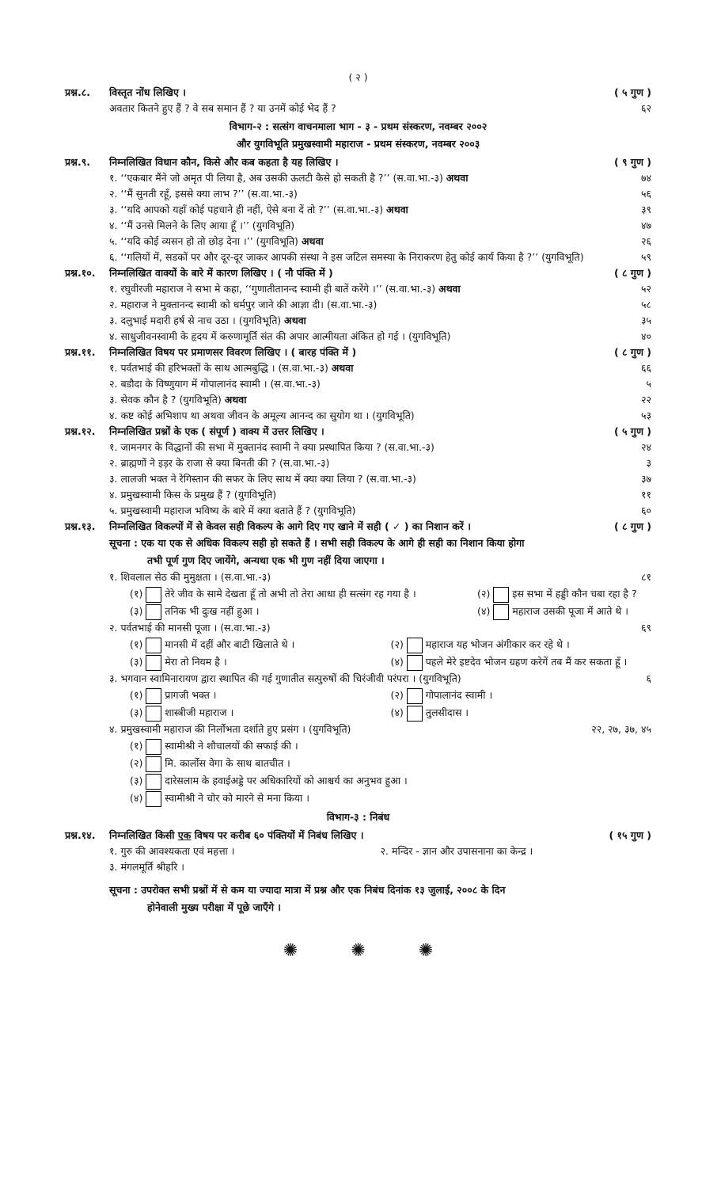( २ )
प्रश्न.८.
विस्तृत नोंध लिखिए । ( ५ गुण )
अवतार कितने हुए हैं ? वे सब समान हैं ? या उनमें कोई भेद हैं ?
६२
विभाग-२ : सत्संग वाचनमाला भाग - ३ - प्रथम संस्करण, नवम्बर २००२
और युगविभूति प्रमुखस्वामी महाराज - प्रथम संस्करण, नवम्बर २००३
प्रश्न.९.
निम्नलिखित विधान कौन, किसे और कब कहता है यह लिखिए ।
( ९ गुण )
१. ‘‘एकबार मैंने जो अमृत पी लिया है, अब उसकी ऊलटी कैसे हो सकती है ?’’ (स.वा.भा.-३) अथवा
७४
२. ‘‘मैं सुनती रहूँ, इससे क्या लाभ ?’’ (स.वा.भा.-३)
५६
३. ‘‘यदि आपको यहाँ कोई पहचाने ही नहीं, ऐसे बना दें तो ?’’ (स.वा.भा.-३) अथवा
३९
४. ‘‘मैं उनसे मिलने के लिए आया हूँ ।’’ (युगविभूति)
४७
५. ‘‘यदि कोई व्यसन हो तो छोड़ देना ।’’ (युगविभूति) अथवा
२६
६. ‘‘गलियों में, सडकों पर और दूर-दूर जाकर आपकी संस्था ने इस जटिल समस्या के निराकरण हेतु कोई कार्य किया है ?’’ (युगविभूति)
५९
प्रश्न.१०.
निम्नलिखित वाक्यों के बारे में कारण लिखिए । ( नौ पंक्ति में )
( ८ गुण )
१. रघुवीरजी महाराज ने सभा मे कहा, ‘‘गुणातीतानन्द स्वामी ही बातें करेंगे ।’’ (स.वा.भा.-३) अथवा
५२
२. महाराज ने मुक्तानन्द स्वामी को धर्मपुर जाने की आज्ञा दी। (स.वा.भा.-३)
५८
३. दलुभाई मदारी हर्ष से नाच उठा । (युगविभूति) अथवा
३५
४. साधुजीवनस्वामी के हृदय में करुणामूर्ति संत की अपार आत्मीयता अंकित हो गई । (युगविभूति)
४०
प्रश्न.११.
निम्नलिखित विषय पर प्रमाणसर विवरण लिखिए । ( बारह पंक्ति में )
( ८ गुण )
१. पर्वतभाई की हरिभक्तों के साथ आत्मबुद्धि । (स.वा.भा.-३) अथवा
६६
२. बडौदा के विष्णुयाग में गोपालानंद स्वामी । (स.वा.भा.-३)
५
३. सेवक कौन है ? (युगविभूति) अथवा
२२
४. कष्ट कोई अभिशाप था अथवा जीवन के अमूल्य आनन्द का सुयोग था । (युगविभूति)
५३
प्रश्न.१२.
निम्नलिखित प्रश्नों के एक ( संपूर्ण ) वाक्य में उत्तर लिखिए ।
( ५ गुण )
१. जामनगर के विद्धानों की सभा में मुक्तानंद स्वामी ने क्या प्रस्थापित किया ? (स.वा.भा.-३)
२४
२. ब्राह्मणों ने इड़र के राजा से क्या बिनती की ? (स.वा.भा.-३)
३
३. लालजी भक्त ने रेगिस्तान की सफर के लिए साथ में क्या क्या लिया ? (स.वा.भा.-३)
३७
४. प्रमुखस्वामी किस के प्रमुख हैं ? (युगविभूति)
११
५. प्रमुखस्वामी महाराज भविष्य के बारे में क्या बताते हैं ? (युगविभूति)
६०
प्रश्न.१३.
निम्नलिखित विकल्पों में से केवल सही विकल्प के आगे दिए गए खाने में सही ( ✓ ) का निशान करें ।
( ८ गुण )
सूचना : एक या एक से अधिक विकल्प सही हो सकते हैं । सभी सही विकल्प के आगे ही सही का निशान किया होगा
तभी पूर्ण गुण दिए जायेंगे, अन्यथा एक भी गुण नहीं दिया जाएगा ।
१. शिवलाल सेठ की मुमुक्षता । (स.वा.भा.-३)
८१
(१) तेरे जीव के सामे देखता हूँ तो अभी तो तेरा आधा ही सत्संग रह गया है । (२) इस सभा में हड्डी कौन चबा रहा है ?
(३) तनिक भी दुःख नहीं हुआ । (४) महाराज उसकी पूजा में आते थे ।
२. पर्वतभाई की मानसी पूजा । (स.वा.भा.-३)
६९
(१) मानसी में दहीं और बाटी खिलाते थे । (२) महाराज यह भोजन अंगीकार कर रहे थे ।
(३) मेरा तो नियम है । (४) पहले मेरे इष्टदेव भोजन ग्रहण करेगें तब मैं कर सकता हूँ ।
३. भगवान स्वामिनारायण द्वारा स्थापित की गई गुणातीत सत्पुरुषों की चिरंजीवी परंपरा । (युगविभूति)
६
(१) प्रागजी भक्त । (२) गोपालानंद स्वामी ।
(३) शास्त्रीजी महाराज । (४) तुलसीदास ।
४. प्रमुखस्वामी महाराज की निर्लोभता दर्शाते हुए प्रसंग । (युगविभूति)
२२, २७, ३७, ४५
(१) स्वामीश्री ने शौचालयों की सफाई की ।
(२) मि. कार्लोस वेगा के साथ बातचीत ।
(३) दारेसलाम के हवाईअड्डे पर अधिकारियों को आश्चर्य का अनुभव हुआ ।
(४) स्वामीश्री ने चोर को मारने से मना किया ।
विभाग-३ : निबंध
प्रश्न.१४.
निम्नलिखित किसी एक विषय पर करीब ६० पंक्तियों में निबंध लिखिए ।
( १५ गुण )
१. गुरु की आवश्यकता एवं महत्ता ।
२. मन्दिर - ज्ञान और उपासनाना का केन्द्र ।
३. मंगलमूर्ति श्रीहरि ।
सूचना : उपरोक्त सभी प्रश्नों में से कम या ज्यादा मात्रा में प्रश्न और एक निबंध दिनांक १३ जुलाई, २००८ के दिन
होनेवाली मुख्य परीक्षा में पूछे जाएँगे ।
✺ ✺ ✺